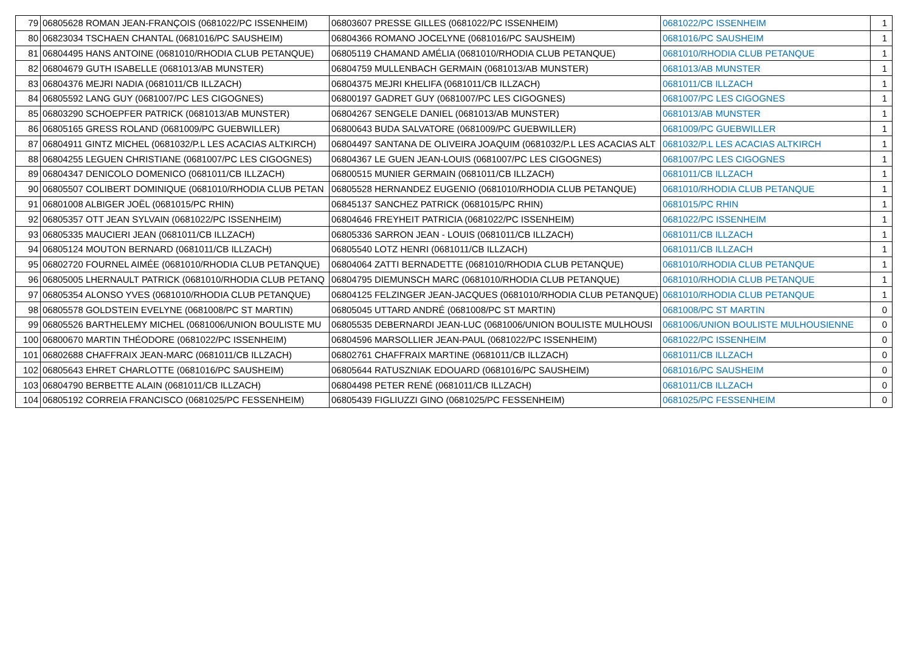| 79 | 06805628 ROMAN JEAN-FRANÇOIS (0681022/PC ISSENHEIM) | 06803607 PRESSE GILLES (0681022/PC ISSENHEIM) | 0681022/PC ISSENHEIM | 1 |
| 80 | 06823034 TSCHAEN CHANTAL (0681016/PC SAUSHEIM) | 06804366 ROMANO JOCELYNE (0681016/PC SAUSHEIM) | 0681016/PC SAUSHEIM | 1 |
| 81 | 06804495 HANS ANTOINE (0681010/RHODIA CLUB PETANQUE) | 06805119 CHAMAND AMÉLIA (0681010/RHODIA CLUB PETANQUE) | 0681010/RHODIA CLUB PETANQUE | 1 |
| 82 | 06804679 GUTH ISABELLE (0681013/AB MUNSTER) | 06804759 MULLENBACH GERMAIN (0681013/AB MUNSTER) | 0681013/AB MUNSTER | 1 |
| 83 | 06804376 MEJRI NADIA (0681011/CB ILLZACH) | 06804375 MEJRI KHELIFA (0681011/CB ILLZACH) | 0681011/CB ILLZACH | 1 |
| 84 | 06805592 LANG GUY (0681007/PC LES CIGOGNES) | 06800197 GADRET GUY (0681007/PC LES CIGOGNES) | 0681007/PC LES CIGOGNES | 1 |
| 85 | 06803290 SCHOEPFER PATRICK (0681013/AB MUNSTER) | 06804267 SENGELE DANIEL (0681013/AB MUNSTER) | 0681013/AB MUNSTER | 1 |
| 86 | 06805165 GRESS ROLAND (0681009/PC GUEBWILLER) | 06800643 BUDA SALVATORE (0681009/PC GUEBWILLER) | 0681009/PC GUEBWILLER | 1 |
| 87 | 06804911 GINTZ MICHEL (0681032/P.L LES ACACIAS ALTKIRCH) | 06804497 SANTANA DE OLIVEIRA JOAQUIM (0681032/P.L LES ACACIAS ALT | 0681032/P.L LES ACACIAS ALTKIRCH | 1 |
| 88 | 06804255 LEGUEN CHRISTIANE (0681007/PC LES CIGOGNES) | 06804367 LE GUEN JEAN-LOUIS (0681007/PC LES CIGOGNES) | 0681007/PC LES CIGOGNES | 1 |
| 89 | 06804347 DENICOLO DOMENICO (0681011/CB ILLZACH) | 06800515 MUNIER GERMAIN (0681011/CB ILLZACH) | 0681011/CB ILLZACH | 1 |
| 90 | 06805507 COLIBERT DOMINIQUE (0681010/RHODIA CLUB PETAN | 06805528 HERNANDEZ EUGENIO (0681010/RHODIA CLUB PETANQUE) | 0681010/RHODIA CLUB PETANQUE | 1 |
| 91 | 06801008 ALBIGER JOËL (0681015/PC RHIN) | 06845137 SANCHEZ PATRICK (0681015/PC RHIN) | 0681015/PC RHIN | 1 |
| 92 | 06805357 OTT JEAN SYLVAIN (0681022/PC ISSENHEIM) | 06804646 FREYHEIT PATRICIA (0681022/PC ISSENHEIM) | 0681022/PC ISSENHEIM | 1 |
| 93 | 06805335 MAUCIERI JEAN (0681011/CB ILLZACH) | 06805336 SARRON JEAN - LOUIS (0681011/CB ILLZACH) | 0681011/CB ILLZACH | 1 |
| 94 | 06805124 MOUTON BERNARD (0681011/CB ILLZACH) | 06805540 LOTZ HENRI (0681011/CB ILLZACH) | 0681011/CB ILLZACH | 1 |
| 95 | 06802720 FOURNEL AIMÉE (0681010/RHODIA CLUB PETANQUE) | 06804064 ZATTI BERNADETTE (0681010/RHODIA CLUB PETANQUE) | 0681010/RHODIA CLUB PETANQUE | 1 |
| 96 | 06805005 LHERNAULT PATRICK (0681010/RHODIA CLUB PETANQ | 06804795 DIEMUNSCH MARC (0681010/RHODIA CLUB PETANQUE) | 0681010/RHODIA CLUB PETANQUE | 1 |
| 97 | 06805354 ALONSO YVES (0681010/RHODIA CLUB PETANQUE) | 06804125 FELZINGER JEAN-JACQUES (0681010/RHODIA CLUB PETANQUE) | 0681010/RHODIA CLUB PETANQUE | 1 |
| 98 | 06805578 GOLDSTEIN EVELYNE (0681008/PC ST MARTIN) | 06805045 UTTARD ANDRÉ (0681008/PC ST MARTIN) | 0681008/PC ST MARTIN | 0 |
| 99 | 06805526 BARTHELEMY MICHEL (0681006/UNION BOULISTE MU | 06805535 DEBERNARDI JEAN-LUC (0681006/UNION BOULISTE MULHOUSI | 0681006/UNION BOULISTE MULHOUSIENNE | 0 |
| 100 | 06800670 MARTIN THÉODORE (0681022/PC ISSENHEIM) | 06804596 MARSOLLIER JEAN-PAUL (0681022/PC ISSENHEIM) | 0681022/PC ISSENHEIM | 0 |
| 101 | 06802688 CHAFFRAIX JEAN-MARC (0681011/CB ILLZACH) | 06802761 CHAFFRAIX MARTINE (0681011/CB ILLZACH) | 0681011/CB ILLZACH | 0 |
| 102 | 06805643 EHRET CHARLOTTE (0681016/PC SAUSHEIM) | 06805644 RATUSZNIAK EDOUARD (0681016/PC SAUSHEIM) | 0681016/PC SAUSHEIM | 0 |
| 103 | 06804790 BERBETTE ALAIN (0681011/CB ILLZACH) | 06804498 PETER RENÉ (0681011/CB ILLZACH) | 0681011/CB ILLZACH | 0 |
| 104 | 06805192 CORREIA FRANCISCO (0681025/PC FESSENHEIM) | 06805439 FIGLIUZZI GINO (0681025/PC FESSENHEIM) | 0681025/PC FESSENHEIM | 0 |